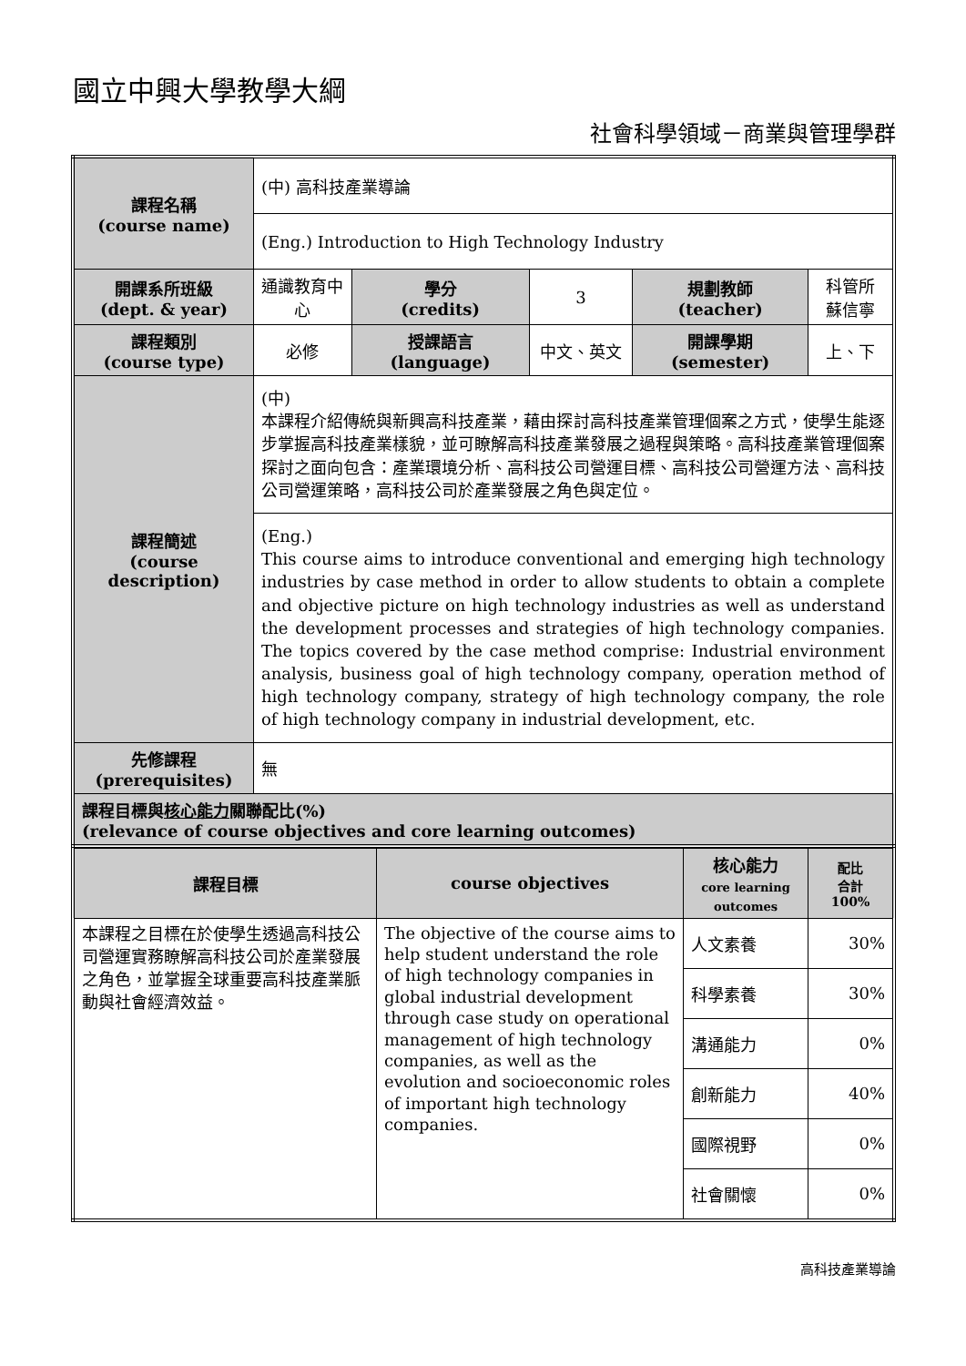國立中興大學教學大綱
社會科學領域－商業與管理學群
| 課程名稱 (course name) | (中) 高科技產業導論 | | | | |
| | (Eng.) Introduction to High Technology Industry | | | | |
| 開課系所班級 (dept. & year) | 通識教育中心 | 學分 (credits) | 3 | 規劃教師 (teacher) | 科管所 蘇信寧 |
| 課程類別 (course type) | 必修 | 授課語言 (language) | 中文、英文 | 開課學期 (semester) | 上、下 |
| 課程簡述 (course description) | (中) 本課程介紹傳統與新興高科技產業，藉由探討高科技產業管理個案之方式，使學生能逐步掌握高科技產業樣貌，並可瞭解高科技產業發展之過程與策略。高科技產業管理個案探討之面向包含：產業環境分析、高科技公司營運目標、高科技公司營運方法、高科技公司營運策略，高科技公司於產業發展之角色與定位。 | | | | |
| | (Eng.) This course aims to introduce conventional and emerging high technology industries by case method in order to allow students to obtain a complete and objective picture on high technology industries as well as understand the development processes and strategies of high technology companies. The topics covered by the case method comprise: Industrial environment analysis, business goal of high technology company, operation method of high technology company, strategy of high technology company, the role of high technology company in industrial development, etc. | | | | |
| 先修課程 (prerequisites) | 無 | | | | |
| 課程目標與 核心能力 關聯配比(%) (relevance of course objectives and core learning outcomes) | | | | | |
| 課程目標 | course objectives | 核心能力 core learning outcomes | 配比 合計 100% |
| 本課程之目標在於使學生透過高科技公司營運實務瞭解高科技公司於產業發展之角色，並掌握全球重要高科技產業脈動與社會經濟效益。 | The objective of the course aims to help student understand the role of high technology companies in global industrial development through case study on operational management of high technology companies, as well as the evolution and socioeconomic roles of important high technology companies. | 人文素養 | 30% |
| | | 科學素養 | 30% |
| | | 溝通能力 | 0% |
| | | 創新能力 | 40% |
| | | 國際視野 | 0% |
| | | 社會關懷 | 0% |
高科技產業導論